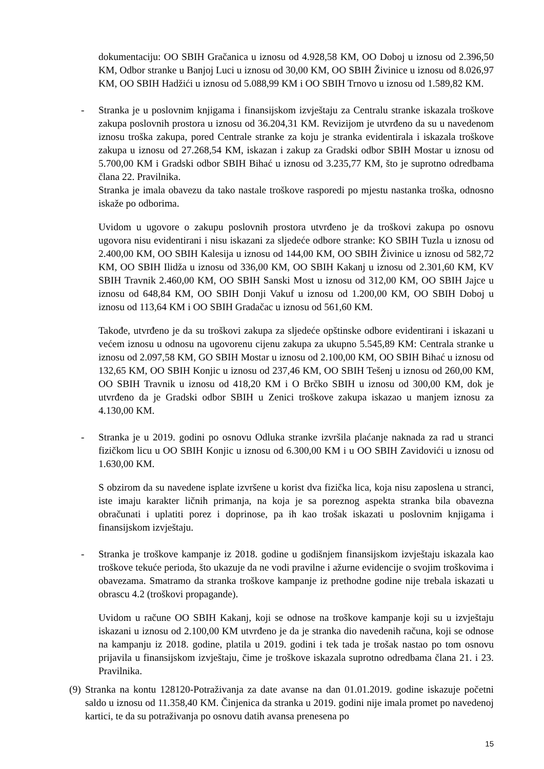dokumentaciju: OO SBIH Gračanica u iznosu od 4.928,58 KM, OO Doboj u iznosu od 2.396,50 KM, Odbor stranke u Banjoj Luci u iznosu od 30,00 KM, OO SBIH Živinice u iznosu od 8.026,97 KM, OO SBIH Hadžići u iznosu od 5.088,99 KM i OO SBIH Trnovo u iznosu od 1.589,82 KM.
- Stranka je u poslovnim knjigama i finansijskom izvještaju za Centralu stranke iskazala troškove zakupa poslovnih prostora u iznosu od 36.204,31 KM. Revizijom je utvrđeno da su u navedenom iznosu troška zakupa, pored Centrale stranke za koju je stranka evidentirala i iskazala troškove zakupa u iznosu od 27.268,54 KM, iskazan i zakup za Gradski odbor SBIH Mostar u iznosu od 5.700,00 KM i Gradski odbor SBIH Bihać u iznosu od 3.235,77 KM, što je suprotno odredbama člana 22. Pravilnika.
Stranka je imala obavezu da tako nastale troškove rasporedi po mjestu nastanka troška, odnosno iskaže po odborima.
Uvidom u ugovore o zakupu poslovnih prostora utvrđeno je da troškovi zakupa po osnovu ugovora nisu evidentirani i nisu iskazani za sljedeće odbore stranke: KO SBIH Tuzla u iznosu od 2.400,00 KM, OO SBIH Kalesija u iznosu od 144,00 KM, OO SBIH Živinice u iznosu od 582,72 KM, OO SBIH Ilidža u iznosu od 336,00 KM, OO SBIH Kakanj u iznosu od 2.301,60 KM, KV SBIH Travnik 2.460,00 KM, OO SBIH Sanski Most u iznosu od 312,00 KM, OO SBIH Jajce u iznosu od 648,84 KM, OO SBIH Donji Vakuf u iznosu od 1.200,00 KM, OO SBIH Doboj u iznosu od 113,64 KM i OO SBIH Gradačac u iznosu od 561,60 KM.
Takođe, utvrđeno je da su troškovi zakupa za sljedeće opštinske odbore evidentirani i iskazani u većem iznosu u odnosu na ugovorenu cijenu zakupa za ukupno 5.545,89 KM: Centrala stranke u iznosu od 2.097,58 KM, GO SBIH Mostar u iznosu od 2.100,00 KM, OO SBIH Bihać u iznosu od 132,65 KM, OO SBIH Konjic u iznosu od 237,46 KM, OO SBIH Tešenj u iznosu od 260,00 KM, OO SBIH Travnik u iznosu od 418,20 KM i O Brčko SBIH u iznosu od 300,00 KM, dok je utvrđeno da je Gradski odbor SBIH u Zenici troškove zakupa iskazao u manjem iznosu za 4.130,00 KM.
- Stranka je u 2019. godini po osnovu Odluka stranke izvršila plaćanje naknada za rad u stranci fizičkom licu u OO SBIH Konjic u iznosu od 6.300,00 KM i u OO SBIH Zavidovići u iznosu od 1.630,00 KM.
S obzirom da su navedene isplate izvršene u korist dva fizička lica, koja nisu zaposlena u stranci, iste imaju karakter ličnih primanja, na koja je sa poreznog aspekta stranka bila obavezna obračunati i uplatiti porez i doprinose, pa ih kao trošak iskazati u poslovnim knjigama i finansijskom izvještaju.
- Stranka je troškove kampanje iz 2018. godine u godišnjem finansijskom izvještaju iskazala kao troškove tekuće perioda, što ukazuje da ne vodi pravilne i ažurne evidencije o svojim troškovima i obavezama. Smatramo da stranka troškove kampanje iz prethodne godine nije trebala iskazati u obrascu 4.2 (troškovi propagande).
Uvidom u račune OO SBIH Kakanj, koji se odnose na troškove kampanje koji su u izvještaju iskazani u iznosu od 2.100,00 KM utvrđeno je da je stranka dio navedenih računa, koji se odnose na kampanju iz 2018. godine, platila u 2019. godini i tek tada je trošak nastao po tom osnovu prijavila u finansijskom izvještaju, čime je troškove iskazala suprotno odredbama člana 21. i 23. Pravilnika.
(9)
Stranka na kontu 128120-Potraživanja za date avanse na dan 01.01.2019. godine iskazuje početni saldo u iznosu od 11.358,40 KM. Činjenica da stranka u 2019. godini nije imala promet po navedenoj kartici, te da su potraživanja po osnovu datih avansa prenesena po
15